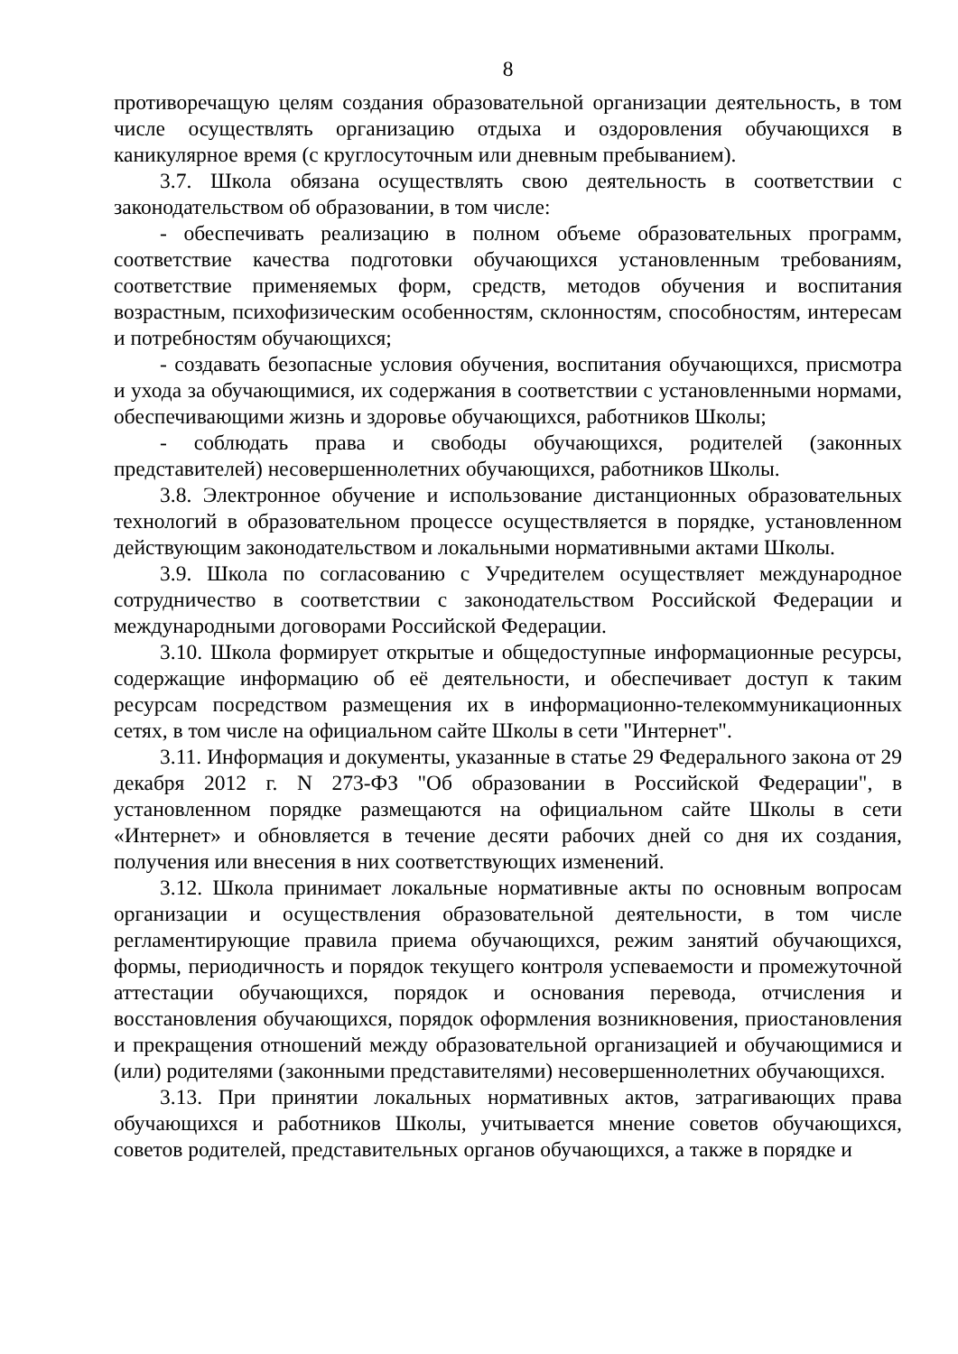8
противоречащую целям создания образовательной организации деятельность, в том числе осуществлять организацию отдыха и оздоровления обучающихся в каникулярное время (с круглосуточным или дневным пребыванием).
3.7. Школа обязана осуществлять свою деятельность в соответствии с законодательством об образовании, в том числе:
- обеспечивать реализацию в полном объеме образовательных программ, соответствие качества подготовки обучающихся установленным требованиям, соответствие применяемых форм, средств, методов обучения и воспитания возрастным, психофизическим особенностям, склонностям, способностям, интересам и потребностям обучающихся;
- создавать безопасные условия обучения, воспитания обучающихся, присмотра и ухода за обучающимися, их содержания в соответствии с установленными нормами, обеспечивающими жизнь и здоровье обучающихся, работников Школы;
- соблюдать права и свободы обучающихся, родителей (законных представителей) несовершеннолетних обучающихся, работников Школы.
3.8. Электронное обучение и использование дистанционных образовательных технологий в образовательном процессе осуществляется в порядке, установленном действующим законодательством и локальными нормативными актами Школы.
3.9. Школа по согласованию с Учредителем осуществляет международное сотрудничество в соответствии с законодательством Российской Федерации и международными договорами Российской Федерации.
3.10. Школа формирует открытые и общедоступные информационные ресурсы, содержащие информацию об её деятельности, и обеспечивает доступ к таким ресурсам посредством размещения их в информационно-телекоммуникационных сетях, в том числе на официальном сайте Школы в сети "Интернет".
3.11. Информация и документы, указанные в статье 29 Федерального закона от 29 декабря 2012 г. N 273-ФЗ "Об образовании в Российской Федерации", в установленном порядке размещаются на официальном сайте Школы в сети «Интернет» и обновляется в течение десяти рабочих дней со дня их создания, получения или внесения в них соответствующих изменений.
3.12. Школа принимает локальные нормативные акты по основным вопросам организации и осуществления образовательной деятельности, в том числе регламентирующие правила приема обучающихся, режим занятий обучающихся, формы, периодичность и порядок текущего контроля успеваемости и промежуточной аттестации обучающихся, порядок и основания перевода, отчисления и восстановления обучающихся, порядок оформления возникновения, приостановления и прекращения отношений между образовательной организацией и обучающимися и (или) родителями (законными представителями) несовершеннолетних обучающихся.
3.13. При принятии локальных нормативных актов, затрагивающих права обучающихся и работников Школы, учитывается мнение советов обучающихся, советов родителей, представительных органов обучающихся, а также в порядке и